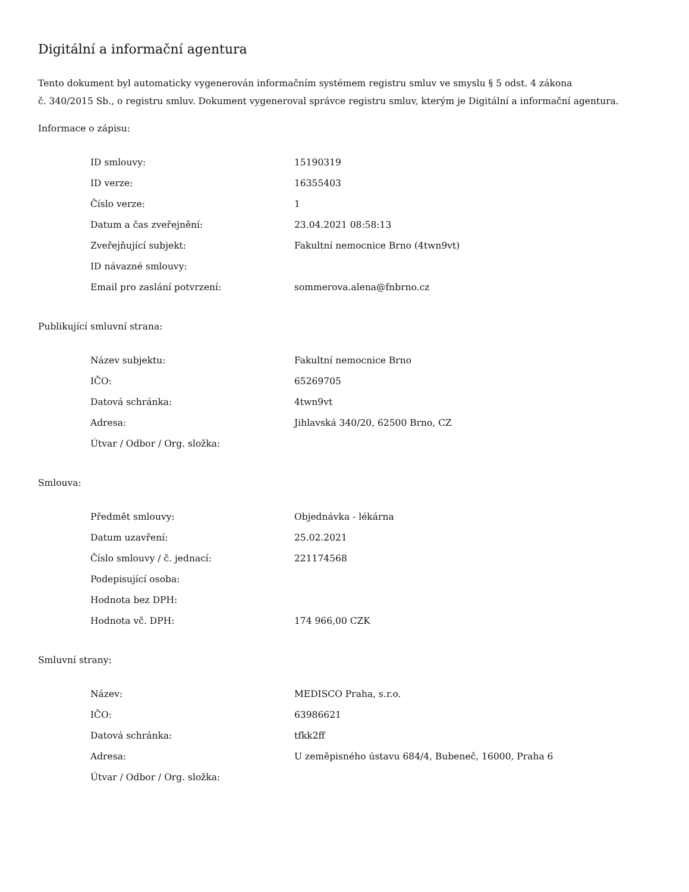Digitální a informační agentura
Tento dokument byl automaticky vygenerován informačním systémem registru smluv ve smyslu § 5 odst. 4 zákona
č. 340/2015 Sb., o registru smluv. Dokument vygeneroval správce registru smluv, kterým je Digitální a informační agentura.
Informace o zápisu:
| ID smlouvy: | 15190319 |
| ID verze: | 16355403 |
| Číslo verze: | 1 |
| Datum a čas zveřejnění: | 23.04.2021 08:58:13 |
| Zveřejňující subjekt: | Fakultní nemocnice Brno (4twn9vt) |
| ID návazné smlouvy: | |
| Email pro zaslání potvrzení: | sommerova.alena@fnbrno.cz |
Publikující smluvní strana:
| Název subjektu: | Fakultní nemocnice Brno |
| IČO: | 65269705 |
| Datová schránka: | 4twn9vt |
| Adresa: | Jihlavská 340/20, 62500 Brno, CZ |
| Útvar / Odbor / Org. složka: | |
Smlouva:
| Předmět smlouvy: | Objednávka - lékárna |
| Datum uzavření: | 25.02.2021 |
| Číslo smlouvy / č. jednací: | 221174568 |
| Podepisující osoba: | |
| Hodnota bez DPH: | |
| Hodnota vč. DPH: | 174 966,00 CZK |
Smluvní strany:
| Název: | MEDISCO Praha, s.r.o. |
| IČO: | 63986621 |
| Datová schránka: | tfkk2ff |
| Adresa: | U zeměpisného ústavu 684/4, Bubeneč, 16000, Praha 6 |
| Útvar / Odbor / Org. složka: | |